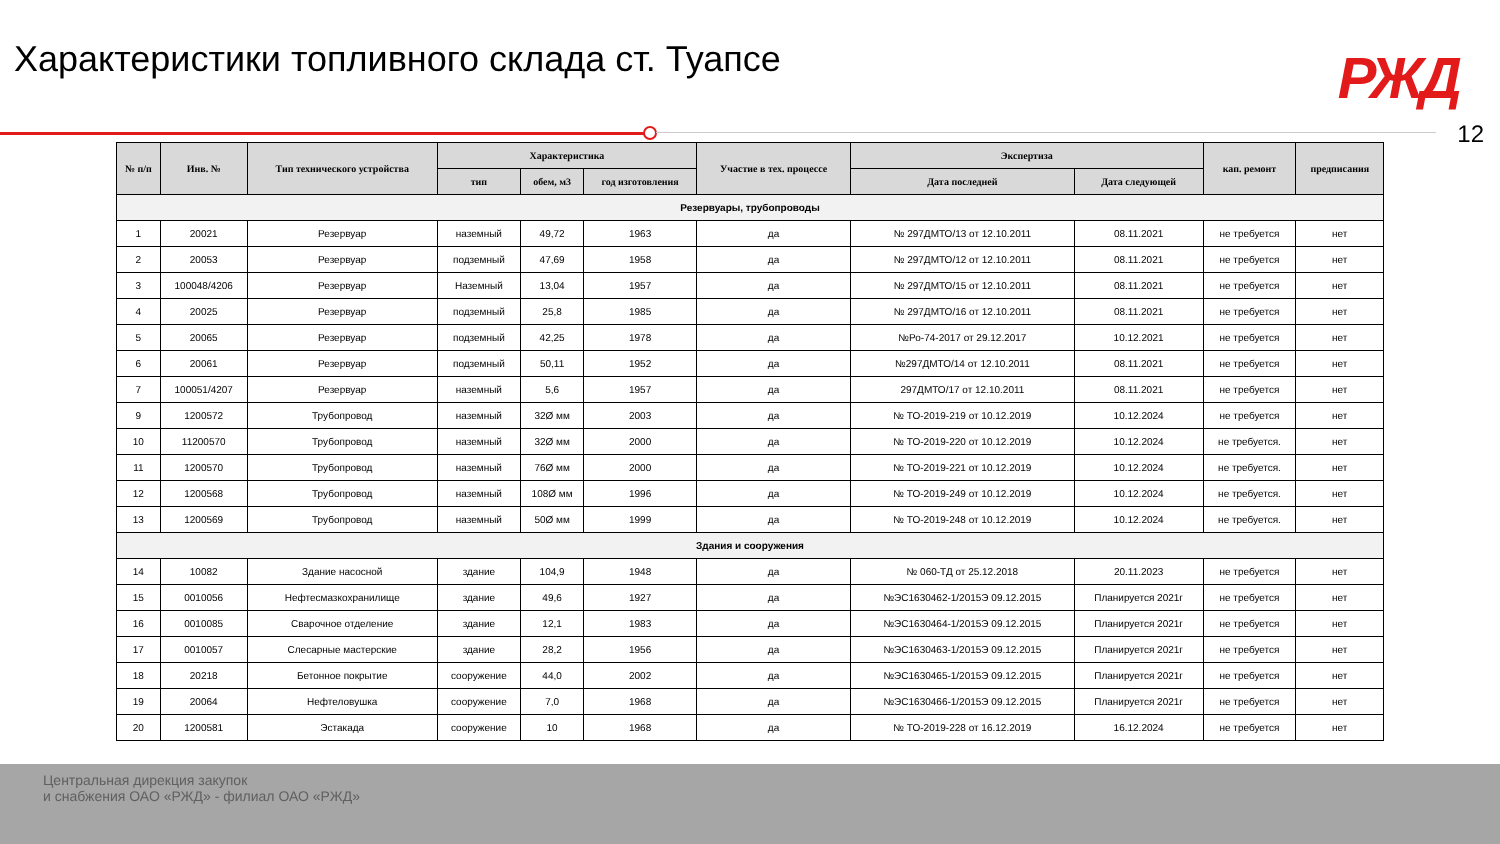Характеристики топливного склада ст. Туапсе
РЖД
12
| № п/п | Инв. № | Тип технического устройства | Характеристика | | | Участие в тех. процессе | Экспертиза | | кап. ремонт | предписания |
| --- | --- | --- | --- | --- | --- | --- | --- | --- | --- | --- |
| | | | тип | обем, м3 | год изготовления | | Дата последней | Дата следующей | | |
| Резервуары, трубопроводы | | | | | | | | | | |
| 1 | 20021 | Резервуар | наземный | 49,72 | 1963 | да | № 297ДМТО/13 от 12.10.2011 | 08.11.2021 | не требуется | нет |
| 2 | 20053 | Резервуар | подземный | 47,69 | 1958 | да | № 297ДМТО/12 от 12.10.2011 | 08.11.2021 | не требуется | нет |
| 3 | 100048/4206 | Резервуар | Наземный | 13,04 | 1957 | да | № 297ДМТО/15 от 12.10.2011 | 08.11.2021 | не требуется | нет |
| 4 | 20025 | Резервуар | подземный | 25,8 | 1985 | да | № 297ДМТО/16 от 12.10.2011 | 08.11.2021 | не требуется | нет |
| 5 | 20065 | Резервуар | подземный | 42,25 | 1978 | да | №Ро-74-2017 от 29.12.2017 | 10.12.2021 | не требуется | нет |
| 6 | 20061 | Резервуар | подземный | 50,11 | 1952 | да | №297ДМТО/14 от 12.10.2011 | 08.11.2021 | не требуется | нет |
| 7 | 100051/4207 | Резервуар | наземный | 5,6 | 1957 | да | 297ДМТО/17 от 12.10.2011 | 08.11.2021 | не требуется | нет |
| 9 | 1200572 | Трубопровод | наземный | 32Ø мм | 2003 | да | № ТО-2019-219 от 10.12.2019 | 10.12.2024 | не требуется | нет |
| 10 | 11200570 | Трубопровод | наземный | 32Ø мм | 2000 | да | № ТО-2019-220 от 10.12.2019 | 10.12.2024 | не требуется. | нет |
| 11 | 1200570 | Трубопровод | наземный | 76Ø мм | 2000 | да | № ТО-2019-221 от 10.12.2019 | 10.12.2024 | не требуется. | нет |
| 12 | 1200568 | Трубопровод | наземный | 108Ø мм | 1996 | да | № ТО-2019-249 от 10.12.2019 | 10.12.2024 | не требуется. | нет |
| 13 | 1200569 | Трубопровод | наземный | 50Ø мм | 1999 | да | № ТО-2019-248 от 10.12.2019 | 10.12.2024 | не требуется. | нет |
| Здания и сооружения | | | | | | | | | | |
| 14 | 10082 | Здание насосной | здание | 104,9 | 1948 | да | № 060-ТД от 25.12.2018 | 20.11.2023 | не требуется | нет |
| 15 | 0010056 | Нефтесмазкохранилище | здание | 49,6 | 1927 | да | №ЭС1630462-1/2015Э 09.12.2015 | Планируется 2021г | не требуется | нет |
| 16 | 0010085 | Сварочное отделение | здание | 12,1 | 1983 | да | №ЭС1630464-1/2015Э 09.12.2015 | Планируется 2021г | не требуется | нет |
| 17 | 0010057 | Слесарные мастерские | здание | 28,2 | 1956 | да | №ЭС1630463-1/2015Э 09.12.2015 | Планируется 2021г | не требуется | нет |
| 18 | 20218 | Бетонное покрытие | сооружение | 44,0 | 2002 | да | №ЭС1630465-1/2015Э 09.12.2015 | Планируется 2021г | не требуется | нет |
| 19 | 20064 | Нефтеловушка | сооружение | 7,0 | 1968 | да | №ЭС1630466-1/2015Э 09.12.2015 | Планируется 2021г | не требуется | нет |
| 20 | 1200581 | Эстакада | сооружение | 10 | 1968 | да | № ТО-2019-228 от 16.12.2019 | 16.12.2024 | не требуется | нет |
Центральная дирекция закупок
и снабжения ОАО «РЖД» - филиал ОАО «РЖД»